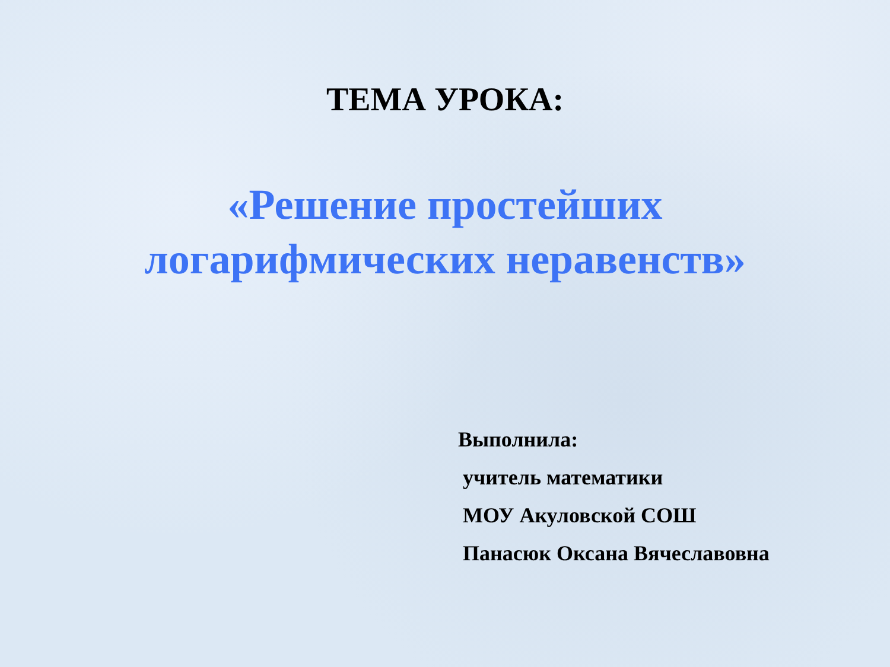ТЕМА УРОКА:
«Решение простейших
логарифмических неравенств»
Выполнила:
учитель математики
МОУ Акуловской СОШ
Панасюк Оксана Вячеславовна